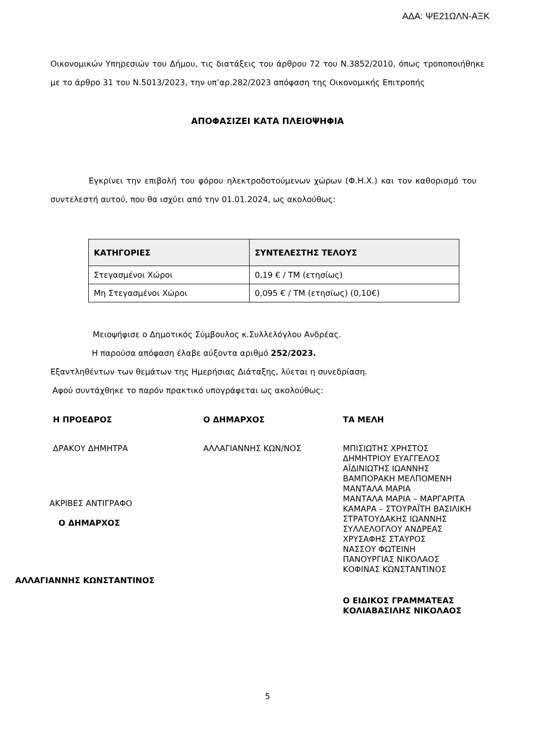ΑΔΑ: ΨΕ21ΩΛΝ-ΑΞΚ
Οικονομικών Υπηρεσιών του Δήμου, τις διατάξεις του άρθρου 72 του Ν.3852/2010, όπως τροποποιήθηκε με το άρθρο 31 του Ν.5013/2023, την υπ’αρ.282/2023 απόφαση της Οικονομικής Επιτροπής
ΑΠΟΦΑΣΙΖΕΙ ΚΑΤΑ ΠΛΕΙΟΨΗΦΙΑ
Εγκρίνει την επιβολή του φόρου ηλεκτροδοτούμενων χώρων (Φ.Η.Χ.) και τον καθορισμό του συντελεστή αυτού, που θα ισχύει από την 01.01.2024, ως ακολούθως:
| ΚΑΤΗΓΟΡΙΕΣ | ΣΥΝΤΕΛΕΣΤΗΣ ΤΕΛΟΥΣ |
| --- | --- |
| Στεγασμένοι Χώροι | 0,19 € / ΤΜ (ετησίως) |
| Μη Στεγασμένοι Χώροι | 0,095 € / ΤΜ (ετησίως) (0,10€) |
Μειοψήφισε ο Δημοτικός Σύμβουλος κ.Συλλελόγλου Ανδρέας.
Η παρούσα απόφαση έλαβε αύξοντα αριθμό 252/2023.
Εξαντληθέντων των θεμάτων της Ημερήσιας Διάταξης, λύεται η συνεδρίαση.
Αφού συντάχθηκε το παρόν πρακτικό υπογράφεται ως ακολούθως:
Η ΠΡΟΕΔΡΟΣ
ΔΡΑΚΟΥ ΔΗΜΗΤΡΑ
ΑΚΡΙΒΕΣ ΑΝΤΙΓΡΑΦΟ
Ο ΔΗΜΑΡΧΟΣ
ΑΛΛΑΓΙΑΝΝΗΣ ΚΩΝΣΤΑΝΤΙΝΟΣ
Ο ΔΗΜΑΡΧΟΣ
ΑΛΛΑΓΙΑΝΝΗΣ ΚΩΝ/ΝΟΣ
ΤΑ ΜΕΛΗ
ΜΠΙΣΙΩΤΗΣ ΧΡΗΣΤΟΣ
ΔΗΜΗΤΡΙΟΥ ΕΥΑΓΓΕΛΟΣ
ΑΪΔΙΝΙΩΤΗΣ ΙΩΑΝΝΗΣ
ΒΑΜΠΟΡΑΚΗ ΜΕΛΠΟΜΕΝΗ
ΜΑΝΤΑΛΑ ΜΑΡΙΑ
ΜΑΝΤΑΛΑ ΜΑΡΙΑ – ΜΑΡΓΑΡΙΤΑ
ΚΑΜΑΡΑ – ΣΤΟΥΡΑΪΤΗ ΒΑΣΙΛΙΚΗ
ΣΤΡΑΤΟΥΔΑΚΗΣ ΙΩΑΝΝΗΣ
ΣΥΛΛΕΛΟΓΛΟΥ ΑΝΔΡΕΑΣ
ΧΡΥΣΑΦΗΣ ΣΤΑΥΡΟΣ
ΝΑΣΣΟΥ ΦΩΤΕΙΝΗ
ΠΑΝΟΥΡΓΙΑΣ ΝΙΚΟΛΑΟΣ
ΚΟΦΙΝΑΣ ΚΩΝΣΤΑΝΤΙΝΟΣ
Ο ΕΙΔΙΚΟΣ ΓΡΑΜΜΑΤΕΑΣ
ΚΟΛΙΑΒΑΣΙΛΗΣ ΝΙΚΟΛΑΟΣ
5